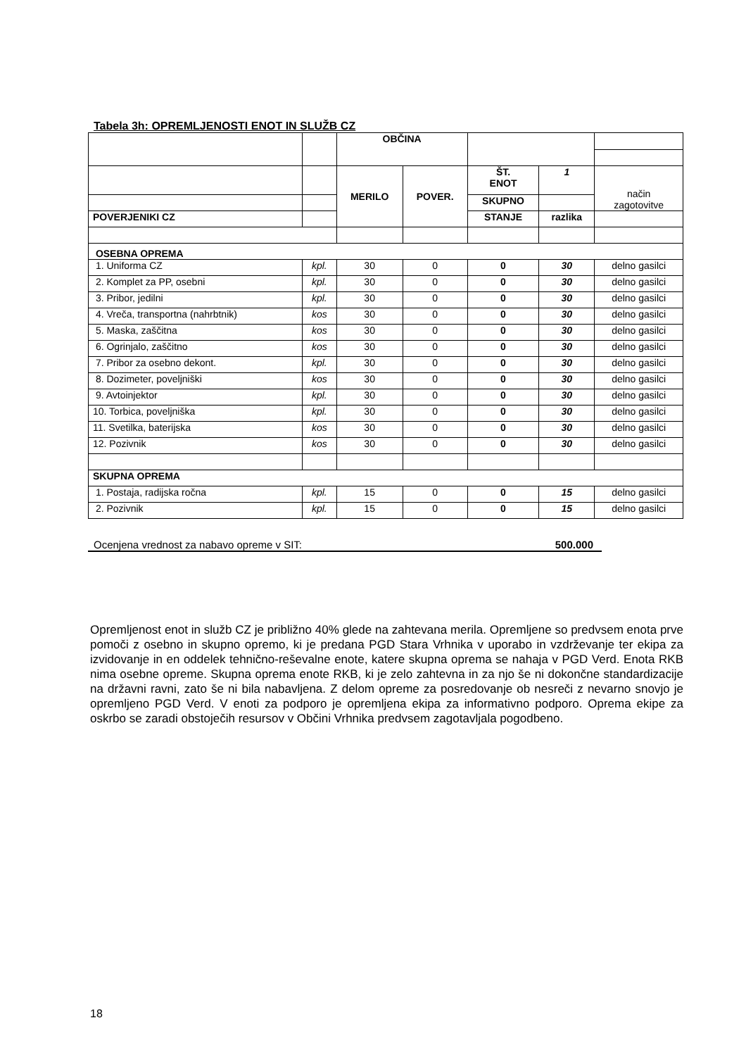Tabela 3h: OPREMLJENOSTI ENOT IN SLUŽB CZ
| | | OBČINA | | | | |
| | | MERILO | POVER. | ŠT. ENOT | 1 | način zagotovitve |
| | | | | SKUPNO | | |
| POVERJENIKI CZ | | | | STANJE | razlika | |
| OSEBNA OPREMA | | | | | | |
| 1. Uniforma CZ | kpl. | 30 | 0 | 0 | 30 | delno gasilci |
| 2. Komplet za PP, osebni | kpl. | 30 | 0 | 0 | 30 | delno gasilci |
| 3. Pribor, jedilni | kpl. | 30 | 0 | 0 | 30 | delno gasilci |
| 4. Vreča, transportna (nahrbtnik) | kos | 30 | 0 | 0 | 30 | delno gasilci |
| 5. Maska, zaščitna | kos | 30 | 0 | 0 | 30 | delno gasilci |
| 6. Ogrinjalo, zaščitno | kos | 30 | 0 | 0 | 30 | delno gasilci |
| 7. Pribor za osebno dekont. | kpl. | 30 | 0 | 0 | 30 | delno gasilci |
| 8. Dozimeter, poveljniški | kos | 30 | 0 | 0 | 30 | delno gasilci |
| 9. Avtoinjektor | kpl. | 30 | 0 | 0 | 30 | delno gasilci |
| 10. Torbica, poveljniška | kpl. | 30 | 0 | 0 | 30 | delno gasilci |
| 11. Svetilka, baterijska | kos | 30 | 0 | 0 | 30 | delno gasilci |
| 12. Pozivnik | kos | 30 | 0 | 0 | 30 | delno gasilci |
| SKUPNA OPREMA | | | | | | |
| 1. Postaja, radijska ročna | kpl. | 15 | 0 | 0 | 15 | delno gasilci |
| 2. Pozivnik | kpl. | 15 | 0 | 0 | 15 | delno gasilci |
Ocenjena vrednost za nabavo opreme v SIT: 500.000
Opremljenost enot in služb CZ je približno 40% glede na zahtevana merila. Opremljene so predvsem enota prve pomoči z osebno in skupno opremo, ki je predana PGD Stara Vrhnika v uporabo in vzdrževanje ter ekipa za izvidovanje in en oddelek tehnično-reševalne enote, katere skupna oprema se nahaja v PGD Verd. Enota RKB nima osebne opreme. Skupna oprema enote RKB, ki je zelo zahtevna in za njo še ni dokončne standardizacije na državni ravni, zato še ni bila nabavljena. Z delom opreme za posredovanje ob nesreči z nevarno snovjo je opremljeno PGD Verd. V enoti za podporo je opremljena ekipa za informativno podporo. Oprema ekipe za oskrbo se zaradi obstoječih resursov v Občini Vrhnika predvsem zagotavljala pogodbeno.
18